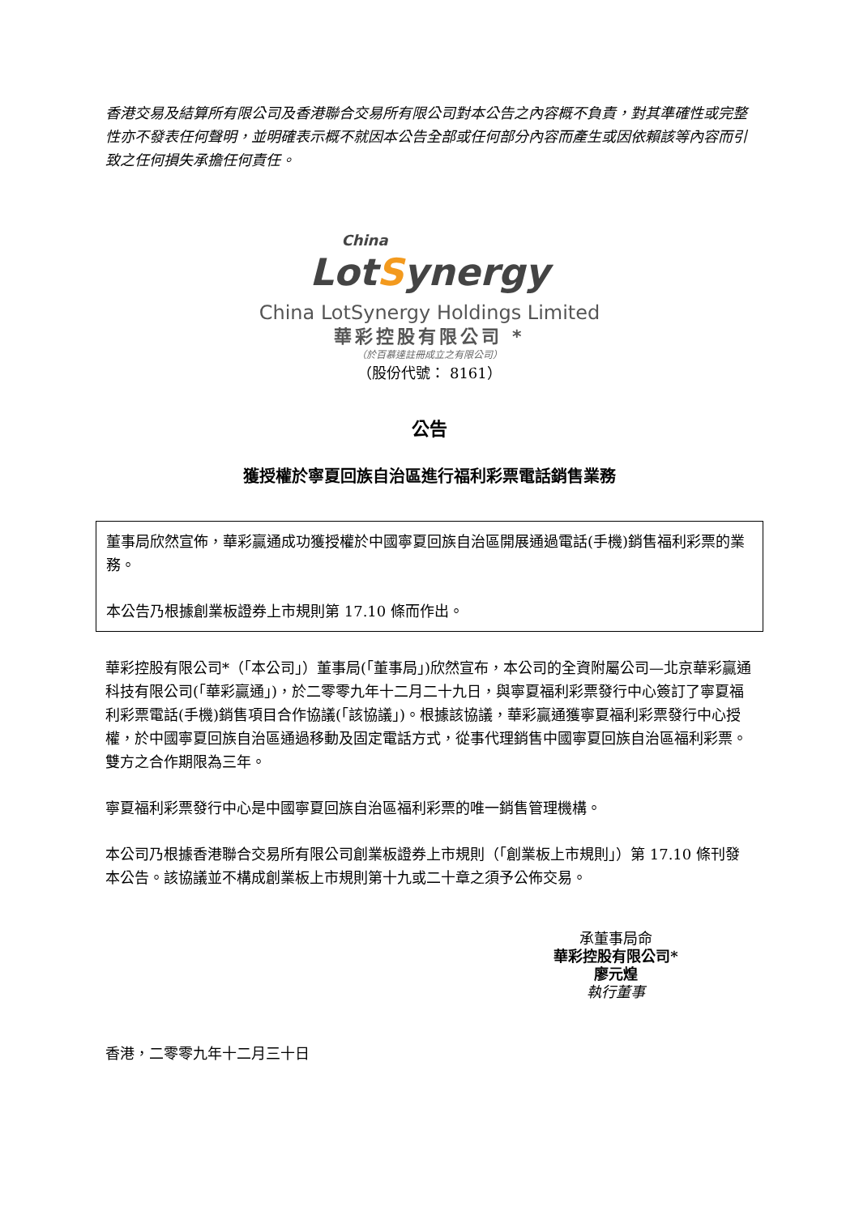香港交易及結算所有限公司及香港聯合交易所有限公司對本公告之內容概不負責，對其準確性或完整性亦不發表任何聲明，並明確表示概不就因本公告全部或任何部分內容而產生或因依賴該等內容而引致之任何損失承擔任何責任。
China
LotSynergy
China LotSynergy Holdings Limited
華彩控股有限公司 *
（於百慕達註冊成立之有限公司）
（股份代號： 8161）
公告
獲授權於寧夏回族自治區進行福利彩票電話銷售業務
董事局欣然宣佈，華彩贏通成功獲授權於中國寧夏回族自治區開展通過電話(手機)銷售福利彩票的業務。
本公告乃根據創業板證券上市規則第 17.10 條而作出。
華彩控股有限公司*（「本公司」）董事局(「董事局」)欣然宣布，本公司的全資附屬公司—北京華彩贏通科技有限公司(「華彩贏通」)，於二零零九年十二月二十九日，與寧夏福利彩票發行中心簽訂了寧夏福利彩票電話(手機)銷售項目合作協議(「該協議」)。根據該協議，華彩贏通獲寧夏福利彩票發行中心授權，於中國寧夏回族自治區通過移動及固定電話方式，從事代理銷售中國寧夏回族自治區福利彩票。雙方之合作期限為三年。
寧夏福利彩票發行中心是中國寧夏回族自治區福利彩票的唯一銷售管理機構。
本公司乃根據香港聯合交易所有限公司創業板證券上市規則（「創業板上市規則」）第 17.10 條刊發本公告。該協議並不構成創業板上市規則第十九或二十章之須予公佈交易。
承董事局命
華彩控股有限公司*
廖元煌
執行董事
香港，二零零九年十二月三十日